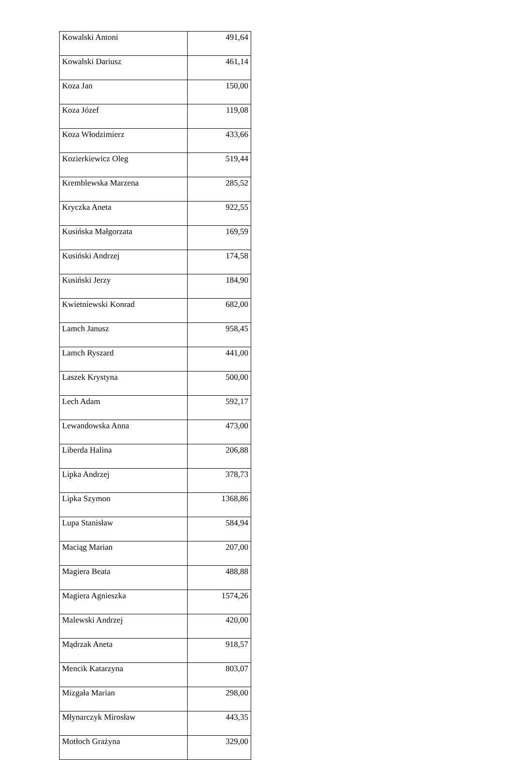| Kowalski Antoni | 491,64 |
| Kowalski Dariusz | 461,14 |
| Koza Jan | 150,00 |
| Koza Józef | 119,08 |
| Koza Włodzimierz | 433,66 |
| Kozierkiewicz Oleg | 519,44 |
| Kremblewska Marzena | 285,52 |
| Kryczka Aneta | 922,55 |
| Kusińska Małgorzata | 169,59 |
| Kusiński Andrzej | 174,58 |
| Kusiński Jerzy | 184,90 |
| Kwietniewski Konrad | 682,00 |
| Lamch Janusz | 958,45 |
| Lamch Ryszard | 441,00 |
| Laszek Krystyna | 500,00 |
| Lech Adam | 592,17 |
| Lewandowska Anna | 473,00 |
| Liberda Halina | 206,88 |
| Lipka Andrzej | 378,73 |
| Lipka Szymon | 1368,86 |
| Lupa Stanisław | 584,94 |
| Maciąg Marian | 207,00 |
| Magiera Beata | 488,88 |
| Magiera Agnieszka | 1574,26 |
| Malewski Andrzej | 420,00 |
| Mądrzak Aneta | 918,57 |
| Mencik Katarzyna | 803,07 |
| Mizgała Marian | 298,00 |
| Młynarczyk Mirosław | 443,35 |
| Motłoch Grażyna | 329,00 |